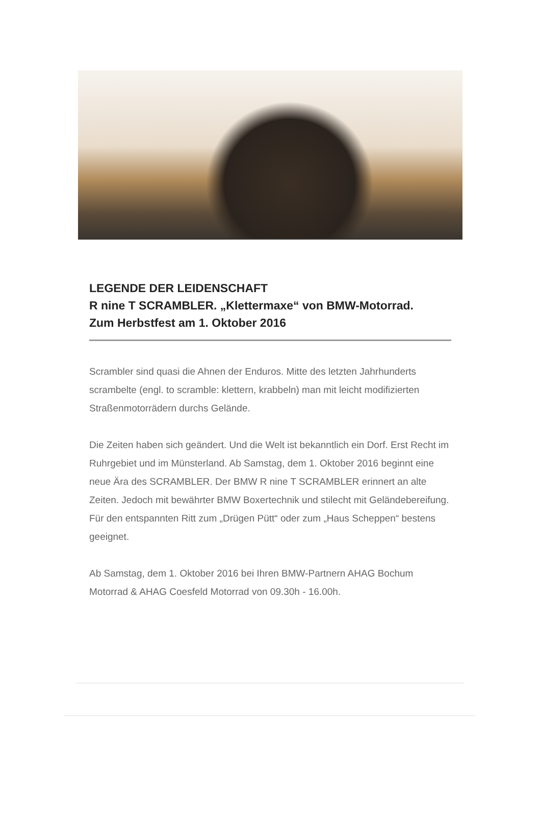LEGENDE DER LEIDENSCHAFT
R nine T SCRAMBLER. „Klettermaxe“ von BMW-Motorrad.
Zum Herbstfest am 1. Oktober 2016
Scrambler sind quasi die Ahnen der Enduros. Mitte des letzten Jahrhunderts scrambelte (engl. to scramble: klettern, krabbeln) man mit leicht modifizierten Straßenmotorrädern durchs Gelände.
Die Zeiten haben sich geändert. Und die Welt ist bekanntlich ein Dorf. Erst Recht im Ruhrgebiet und im Münsterland. Ab Samstag, dem 1. Oktober 2016 beginnt eine neue Ära des SCRAMBLER. Der BMW R nine T SCRAMBLER erinnert an alte Zeiten. Jedoch mit bewährter BMW Boxertechnik und stilecht mit Geländebereifung. Für den entspannten Ritt zum „Drügen Pütt“ oder zum „Haus Scheppen“ bestens geeignet.
Ab Samstag, dem 1. Oktober 2016 bei Ihren BMW-Partnern AHAG Bochum Motorrad & AHAG Coesfeld Motorrad von 09.30h - 16.00h.